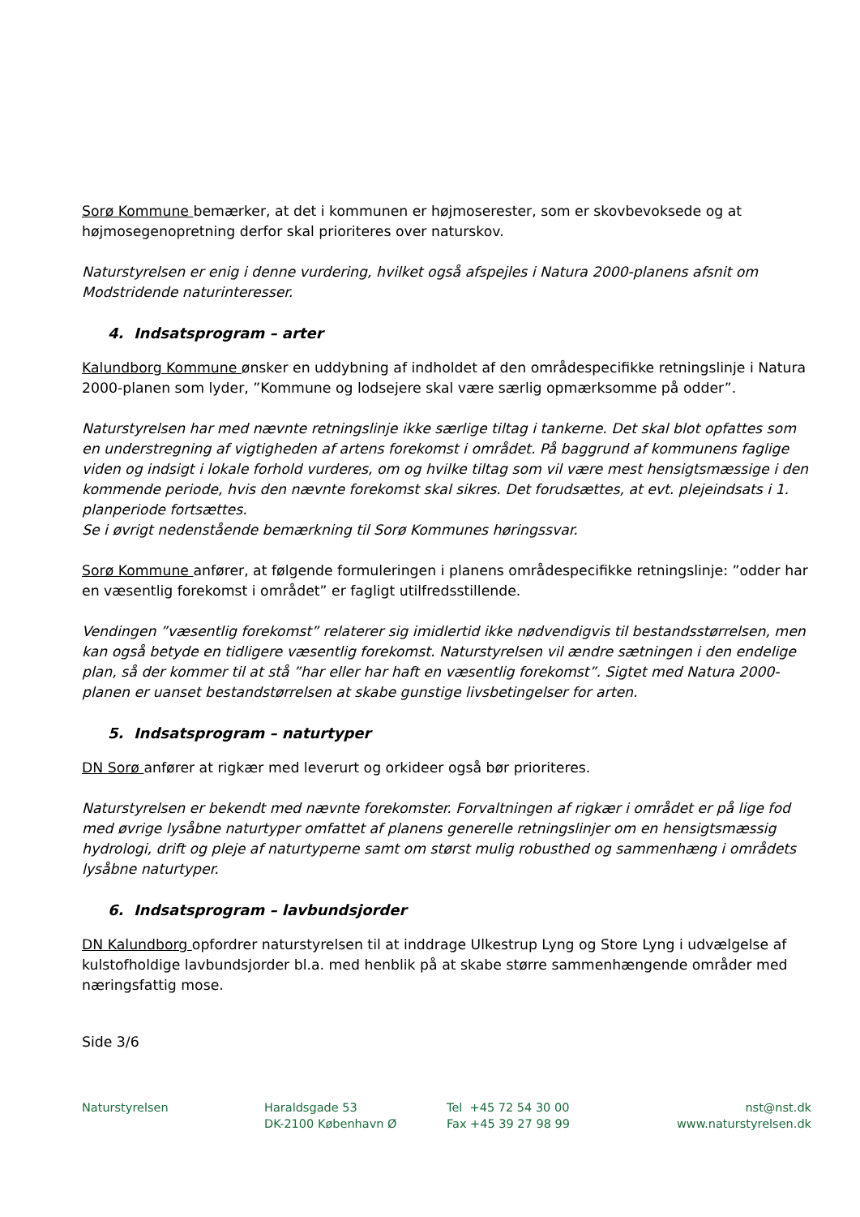Sorø Kommune bemærker, at det i kommunen er højmoserester, som er skovbevoksede og at højmosegenopretning derfor skal prioriteres over naturskov.
Naturstyrelsen er enig i denne vurdering, hvilket også afspejles i Natura 2000-planens afsnit om Modstridende naturinteresser.
4. Indsatsprogram – arter
Kalundborg Kommune ønsker en uddybning af indholdet af den områdespecifikke retningslinje i Natura 2000-planen som lyder, ”Kommune og lodsejere skal være særlig opmærksomme på odder”.
Naturstyrelsen har med nævnte retningslinje ikke særlige tiltag i tankerne. Det skal blot opfattes som en understregning af vigtigheden af artens forekomst i området. På baggrund af kommunens faglige viden og indsigt i lokale forhold vurderes, om og hvilke tiltag som vil være mest hensigtsmæssige i den kommende periode, hvis den nævnte forekomst skal sikres. Det forudsættes, at evt. plejeindsats i 1. planperiode fortsættes.
Se i øvrigt nedenstående bemærkning til Sorø Kommunes høringssvar.
Sorø Kommune anfører, at følgende formuleringen i planens områdespecifikke retningslinje: ”odder har en væsentlig forekomst i området” er fagligt utilfredsstillende.
Vendingen ”væsentlig forekomst” relaterer sig imidlertid ikke nødvendigvis til bestandsstørrelsen, men kan også betyde en tidligere væsentlig forekomst. Naturstyrelsen vil ændre sætningen i den endelige plan, så der kommer til at stå ”har eller har haft en væsentlig forekomst”. Sigtet med Natura 2000-planen er uanset bestandstørrelsen at skabe gunstige livsbetingelser for arten.
5. Indsatsprogram – naturtyper
DN Sorø anfører at rigkær med leverurt og orkideer også bør prioriteres.
Naturstyrelsen er bekendt med nævnte forekomster. Forvaltningen af rigkær i området er på lige fod med øvrige lysåbne naturtyper omfattet af planens generelle retningslinjer om en hensigtsmæssig hydrologi, drift og pleje af naturtyperne samt om størst mulig robusthed og sammenhæng i områdets lysåbne naturtyper.
6. Indsatsprogram – lavbundsjorder
DN Kalundborg opfordrer naturstyrelsen til at inddrage Ulkestrup Lyng og Store Lyng i udvælgelse af kulstofholdige lavbundsjorder bl.a. med henblik på at skabe større sammenhængende områder med næringsfattig mose.
Side 3/6
Naturstyrelsen Haraldsgade 53
DK-2100 København Ø
Tel +45 72 54 30 00
Fax +45 39 27 98 99
nst@nst.dk
www.naturstyrelsen.dk